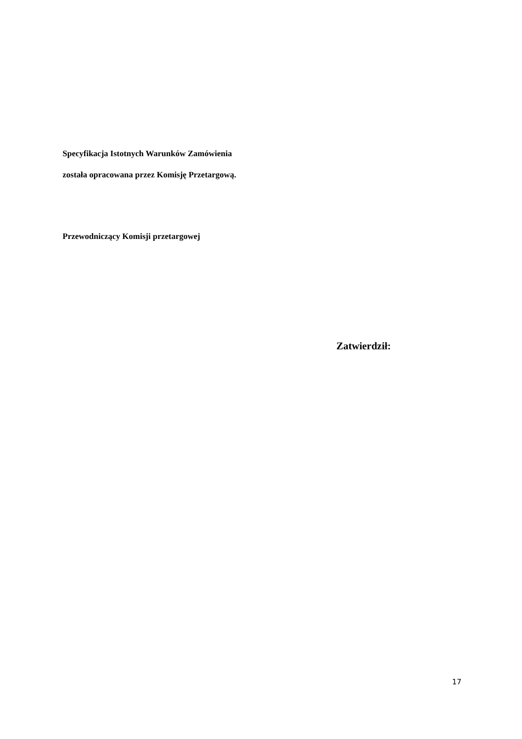Specyfikacja Istotnych Warunków Zamówienia
została opracowana przez Komisję Przetargową.
Przewodniczący Komisji przetargowej
Zatwierdził:
17